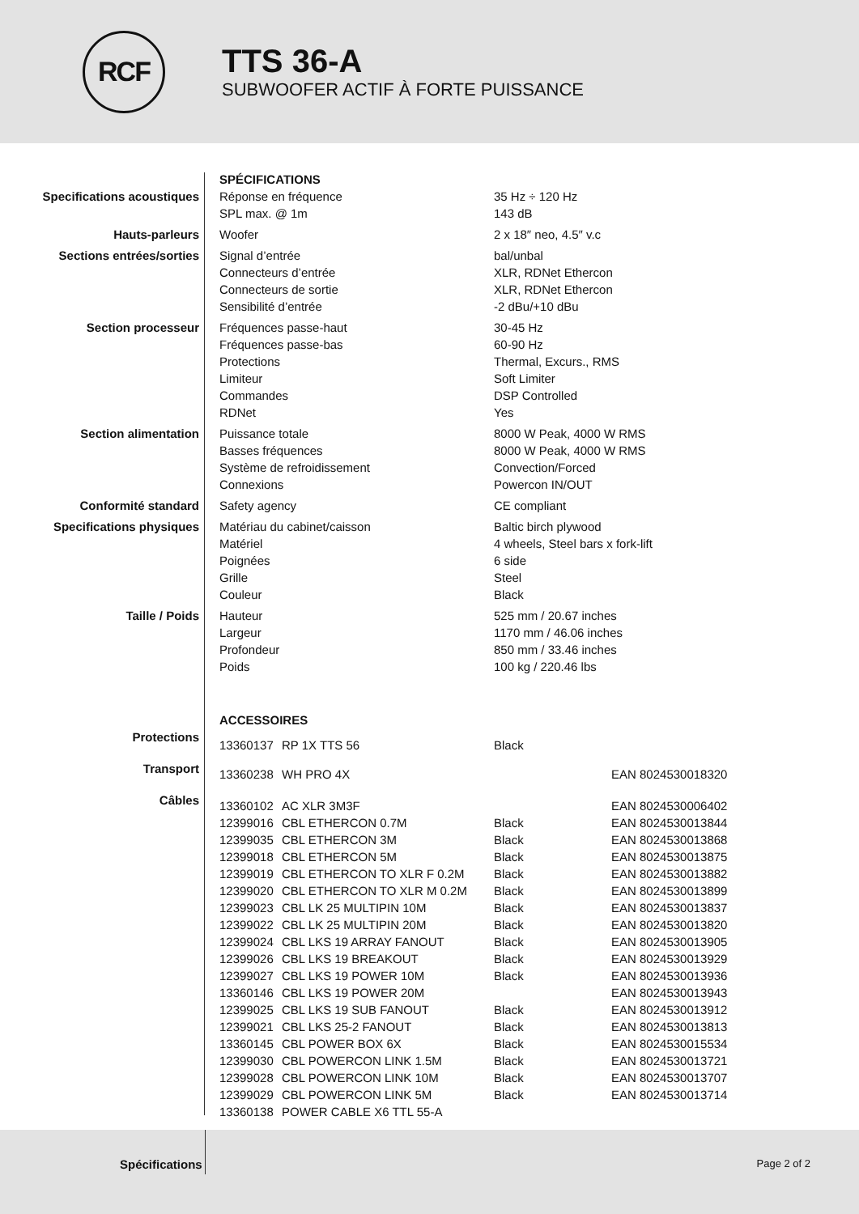RCF
TTS 36-A
SUBWOOFER ACTIF À FORTE PUISSANCE
| | SPÉCIFICATIONS | |
| Specifications acoustiques | Réponse en fréquence | 35 Hz ÷ 120 Hz |
| | SPL max. @ 1m | 143 dB |
| Hauts-parleurs | Woofer | 2 x 18″ neo, 4.5″ v.c |
| Sections entrées/sorties | Signal d’entrée | bal/unbal |
| | Connecteurs d’entrée | XLR, RDNet Ethercon |
| | Connecteurs de sortie | XLR, RDNet Ethercon |
| | Sensibilité d’entrée | -2 dBu/+10 dBu |
| Section processeur | Fréquences passe-haut | 30-45 Hz |
| | Fréquences passe-bas | 60-90 Hz |
| | Protections | Thermal, Excurs., RMS |
| | Limiteur | Soft Limiter |
| | Commandes | DSP Controlled |
| | RDNet | Yes |
| Section alimentation | Puissance totale | 8000 W Peak, 4000 W RMS |
| | Basses fréquences | 8000 W Peak, 4000 W RMS |
| | Système de refroidissement | Convection/Forced |
| | Connexions | Powercon IN/OUT |
| Conformité standard | Safety agency | CE compliant |
| Specifications physiques | Matériau du cabinet/caisson | Baltic birch plywood |
| | Matériel | 4 wheels, Steel bars x fork-lift |
| | Poignées | 6 side |
| | Grille | Steel |
| | Couleur | Black |
| Taille / Poids | Hauteur | 525 mm / 20.67 inches |
| | Largeur | 1170 mm / 46.06 inches |
| | Profondeur | 850 mm / 33.46 inches |
| | Poids | 100 kg / 220.46 lbs |
| | ACCESSOIRES | | | |
| Protections | 13360137 | RP 1X TTS 56 | Black | |
| Transport | 13360238 | WH PRO 4X | | EAN 8024530018320 |
| Câbles | 13360102 | AC XLR 3M3F | | EAN 8024530006402 |
| | 12399016 | CBL ETHERCON 0.7M | Black | EAN 8024530013844 |
| | 12399035 | CBL ETHERCON 3M | Black | EAN 8024530013868 |
| | 12399018 | CBL ETHERCON 5M | Black | EAN 8024530013875 |
| | 12399019 | CBL ETHERCON TO XLR F 0.2M | Black | EAN 8024530013882 |
| | 12399020 | CBL ETHERCON TO XLR M 0.2M | Black | EAN 8024530013899 |
| | 12399023 | CBL LK 25 MULTIPIN 10M | Black | EAN 8024530013837 |
| | 12399022 | CBL LK 25 MULTIPIN 20M | Black | EAN 8024530013820 |
| | 12399024 | CBL LKS 19 ARRAY FANOUT | Black | EAN 8024530013905 |
| | 12399026 | CBL LKS 19 BREAKOUT | Black | EAN 8024530013929 |
| | 12399027 | CBL LKS 19 POWER 10M | Black | EAN 8024530013936 |
| | 13360146 | CBL LKS 19 POWER 20M | | EAN 8024530013943 |
| | 12399025 | CBL LKS 19 SUB FANOUT | Black | EAN 8024530013912 |
| | 12399021 | CBL LKS 25-2 FANOUT | Black | EAN 8024530013813 |
| | 13360145 | CBL POWER BOX 6X | Black | EAN 8024530015534 |
| | 12399030 | CBL POWERCON LINK 1.5M | Black | EAN 8024530013721 |
| | 12399028 | CBL POWERCON LINK 10M | Black | EAN 8024530013707 |
| | 12399029 | CBL POWERCON LINK 5M | Black | EAN 8024530013714 |
| | 13360138 | POWER CABLE X6 TTL 55-A | | |
Spécifications Page 2 of 2